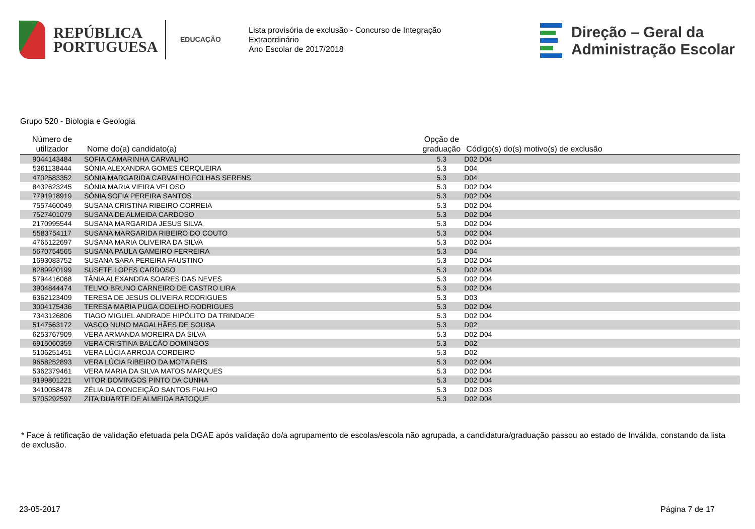REPÚBLICA
PORTUGUESA
EDUCAÇÃO
Lista provisória de exclusão - Concurso de Integração Extraordinário
Ano Escolar de 2017/2018
Direção – Geral da
Administração Escolar
Grupo 520 - Biologia e Geologia
| Número de utilizador | Nome do(a) candidato(a) | Opção de graduação | Código(s) do(s) motivo(s) de exclusão |
| --- | --- | --- | --- |
| 9044143484 | SOFIA CAMARINHA CARVALHO | 5.3 | D02 D04 |
| 5361138444 | SÓNIA ALEXANDRA GOMES CERQUEIRA | 5.3 | D04 |
| 4702583352 | SÓNIA MARGARIDA CARVALHO FOLHAS SERENS | 5.3 | D04 |
| 8432623245 | SÓNIA MARIA VIEIRA VELOSO | 5.3 | D02 D04 |
| 7791918919 | SÓNIA SOFIA PEREIRA SANTOS | 5.3 | D02 D04 |
| 7557460049 | SUSANA CRISTINA RIBEIRO CORREIA | 5.3 | D02 D04 |
| 7527401079 | SUSANA DE ALMEIDA CARDOSO | 5.3 | D02 D04 |
| 2170995544 | SUSANA MARGARIDA JESUS SILVA | 5.3 | D02 D04 |
| 5583754117 | SUSANA MARGARIDA RIBEIRO DO COUTO | 5.3 | D02 D04 |
| 4765122697 | SUSANA MARIA OLIVEIRA DA SILVA | 5.3 | D02 D04 |
| 5670754565 | SUSANA PAULA GAMEIRO FERREIRA | 5.3 | D04 |
| 1693083752 | SUSANA SARA PEREIRA FAUSTINO | 5.3 | D02 D04 |
| 8289920199 | SUSETE LOPES CARDOSO | 5.3 | D02 D04 |
| 5794416068 | TÂNIA ALEXANDRA SOARES DAS NEVES | 5.3 | D02 D04 |
| 3904844474 | TELMO BRUNO CARNEIRO DE CASTRO LIRA | 5.3 | D02 D04 |
| 6362123409 | TERESA DE JESUS OLIVEIRA RODRIGUES | 5.3 | D03 |
| 3004175436 | TERESA MARIA PUGA COELHO RODRIGUES | 5.3 | D02 D04 |
| 7343126806 | TIAGO MIGUEL ANDRADE HIPÓLITO DA TRINDADE | 5.3 | D02 D04 |
| 5147563172 | VASCO NUNO MAGALHÃES DE SOUSA | 5.3 | D02 |
| 6253767909 | VERA ARMANDA MOREIRA DA SILVA | 5.3 | D02 D04 |
| 6915060359 | VERA CRISTINA BALCÃO DOMINGOS | 5.3 | D02 |
| 5106251451 | VERA LÚCIA ARROJA CORDEIRO | 5.3 | D02 |
| 9658252893 | VERA LÚCIA RIBEIRO DA MOTA REIS | 5.3 | D02 D04 |
| 5362379461 | VERA MARIA DA SILVA MATOS MARQUES | 5.3 | D02 D04 |
| 9199801221 | VITOR DOMINGOS PINTO DA CUNHA | 5.3 | D02 D04 |
| 3410058478 | ZÉLIA DA CONCEIÇÃO SANTOS FIALHO | 5.3 | D02 D03 |
| 5705292597 | ZITA DUARTE DE ALMEIDA BATOQUE | 5.3 | D02 D04 |
* Face à retificação de validação efetuada pela DGAE após validação do/a agrupamento de escolas/escola não agrupada, a candidatura/graduação passou ao estado de Inválida, constando da lista de exclusão.
23-05-2017 Página 7 de 17